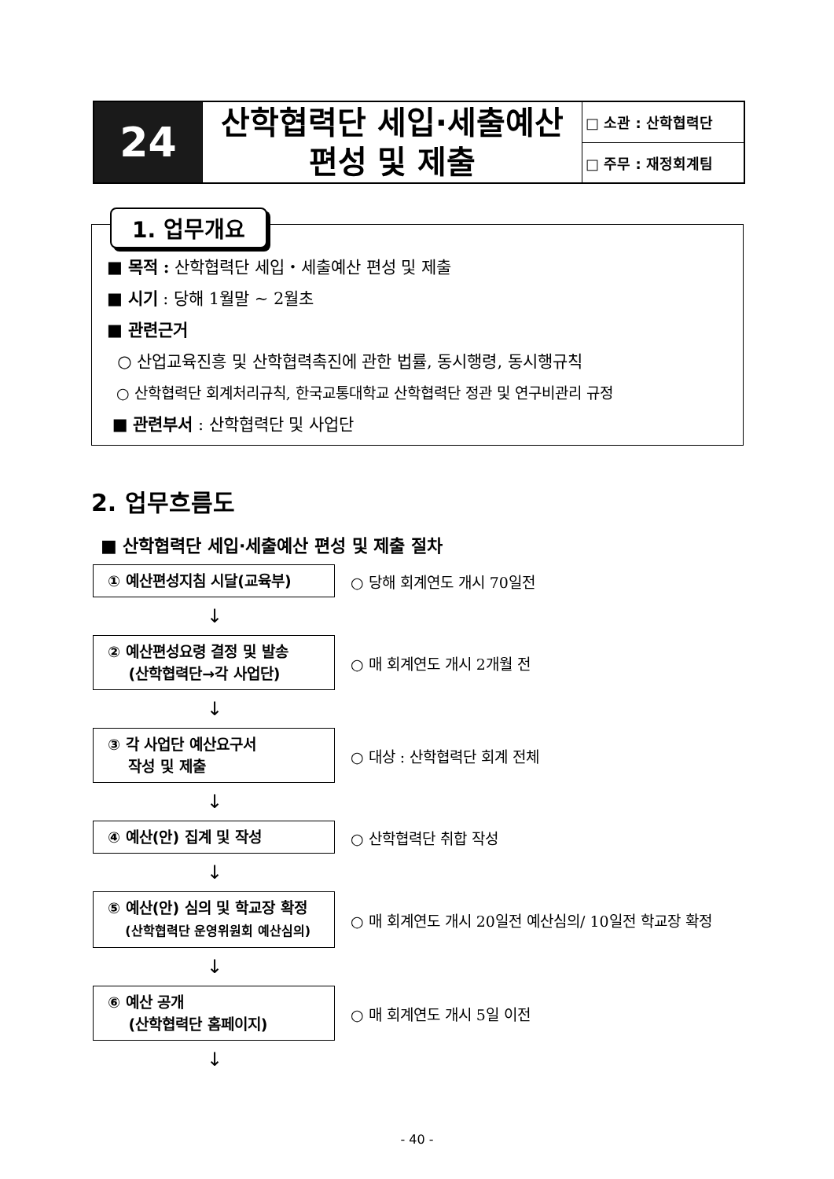| 24 | 산학협력단 세입·세출예산 편성 및 제출 | □ 소관 : 산학협력단 |
| | | □ 주무 : 재정회계팀 |
1. 업무개요
■ 목적 : 산학협력단 세입・세출예산 편성 및 제출
■ 시기 : 당해 1월말 ~ 2월초
■ 관련근거
○ 산업교육진흥 및 산학협력촉진에 관한 법률, 동시행령, 동시행규칙
○ 산학협력단 회계처리규칙, 한국교통대학교 산학협력단 정관 및 연구비관리 규정
■ 관련부서 : 산학협력단 및 사업단
2. 업무흐름도
■ 산학협력단 세입·세출예산 편성 및 제출 절차
① 예산편성지침 시달(교육부)
○ 당해 회계연도 개시 70일전
↓
② 예산편성요령 결정 및 발송
(산학협력단→각 사업단)
○ 매 회계연도 개시 2개월 전
↓
③ 각 사업단 예산요구서
작성 및 제출
○ 대상 : 산학협력단 회계 전체
↓
④ 예산(안) 집계 및 작성
○ 산학협력단 취합 작성
↓
⑤ 예산(안) 심의 및 학교장 확정
(산학협력단 운영위원회 예산심의)
○ 매 회계연도 개시 20일전 예산심의/ 10일전 학교장 확정
↓
⑥ 예산 공개
(산학협력단 홈페이지)
○ 매 회계연도 개시 5일 이전
↓
- 40 -